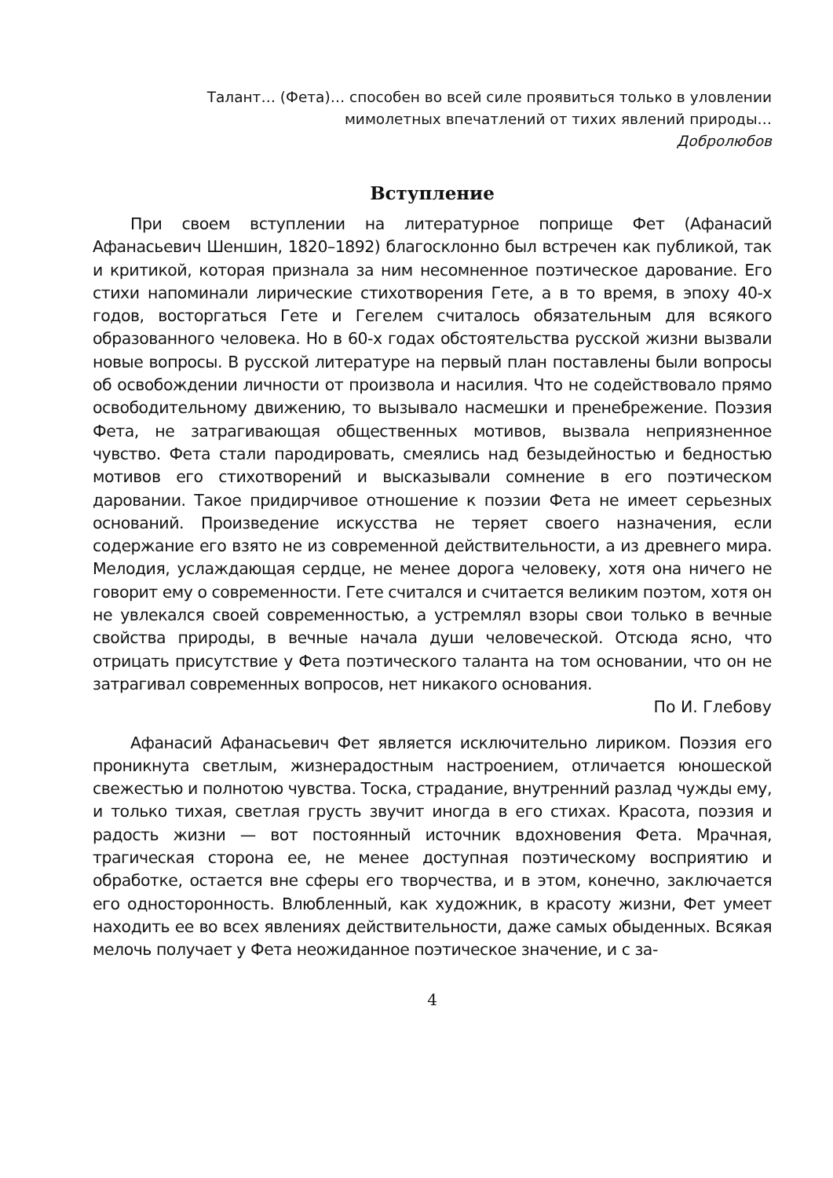Талант… (Фета)… способен во всей силе проявиться только в уловлении мимолетных впечатлений от тихих явлений природы…
Добролюбов
Вступление
При своем вступлении на литературное поприще Фет (Афанасий Афанасьевич Шеншин, 1820–1892) благосклонно был встречен как публикой, так и критикой, которая признала за ним несомненное поэтическое дарование. Его стихи напоминали лирические стихотворения Гете, а в то время, в эпоху 40-х годов, восторгаться Гете и Гегелем считалось обязательным для всякого образованного человека. Но в 60-х годах обстоятельства русской жизни вызвали новые вопросы. В русской литературе на первый план поставлены были вопросы об освобождении личности от произвола и насилия. Что не содействовало прямо освободительному движению, то вызывало насмешки и пренебрежение. Поэзия Фета, не затрагивающая общественных мотивов, вызвала неприязненное чувство. Фета стали пародировать, смеялись над безыдейностью и бедностью мотивов его стихотворений и высказывали сомнение в его поэтическом даровании. Такое придирчивое отношение к поэзии Фета не имеет серьезных оснований. Произведение искусства не теряет своего назначения, если содержание его взято не из современной действительности, а из древнего мира. Мелодия, услаждающая сердце, не менее дорога человеку, хотя она ничего не говорит ему о современности. Гете считался и считается великим поэтом, хотя он не увлекался своей современностью, а устремлял взоры свои только в вечные свойства природы, в вечные начала души человеческой. Отсюда ясно, что отрицать присутствие у Фета поэтического таланта на том основании, что он не затрагивал современных вопросов, нет никакого основания.
По И. Глебову
Афанасий Афанасьевич Фет является исключительно лириком. Поэзия его проникнута светлым, жизнерадостным настроением, отличается юношеской свежестью и полнотою чувства. Тоска, страдание, внутренний разлад чужды ему, и только тихая, светлая грусть звучит иногда в его стихах. Красота, поэзия и радость жизни — вот постоянный источник вдохновения Фета. Мрачная, трагическая сторона ее, не менее доступная поэтическому восприятию и обработке, остается вне сферы его творчества, и в этом, конечно, заключается его односторонность. Влюбленный, как художник, в красоту жизни, Фет умеет находить ее во всех явлениях действительности, даже самых обыденных. Всякая мелочь получает у Фета неожиданное поэтическое значение, и с за-
4